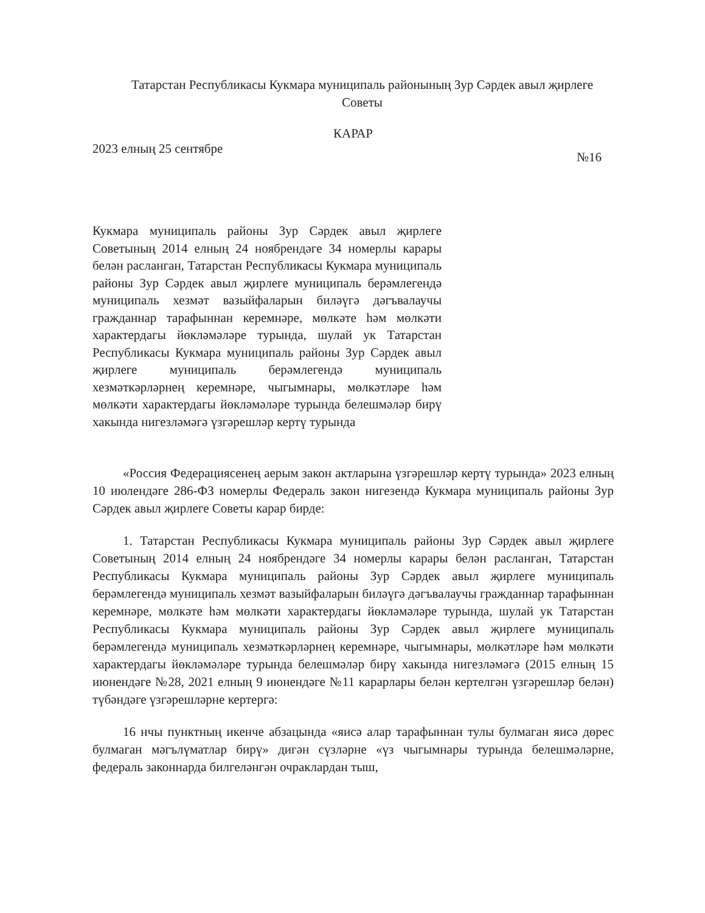Татарстан Республикасы Кукмара муниципаль районының Зур Сәрдек авыл җирлеге Советы
КАРАР
2023 елның 25 сентябре №16
Кукмара муниципаль районы Зур Сәрдек авыл җирлеге Советының 2014 елның 24 ноябрендәге 34 номерлы карары белән расланган, Татарстан Республикасы Кукмара муниципаль районы Зур Сәрдек авыл җирлеге муниципаль берәмлегендә муниципаль хезмәт вазыйфаларын биләүгә дәгъвалаучы гражданнар тарафыннан керемнәре, мөлкәте һәм мөлкәти характердагы йөкләмәләре турында, шулай ук Татарстан Республикасы Кукмара муниципаль районы Зур Сәрдек авыл җирлеге муниципаль берәмлегендә муниципаль хезмәткәрләрнең керемнәре, чыгымнары, мөлкәтләре һәм мөлкәти характердагы йөкләмәләре турында белешмәләр бирү хакында нигезләмәгә үзгәрешләр кертү турында
«Россия Федерациясенең аерым закон актларына үзгәрешләр кертү турында» 2023 елның 10 июлендәге 286-ФЗ номерлы Федераль закон нигезендә Кукмара муниципаль районы Зур Сәрдек авыл җирлеге Советы карар бирде:
1. Татарстан Республикасы Кукмара муниципаль районы Зур Сәрдек авыл җирлеге Советының 2014 елның 24 ноябрендәге 34 номерлы карары белән расланган, Татарстан Республикасы Кукмара муниципаль районы Зур Сәрдек авыл җирлеге муниципаль берәмлегендә муниципаль хезмәт вазыйфаларын биләүгә дәгъвалаучы гражданнар тарафыннан керемнәре, мөлкәте һәм мөлкәти характердагы йөкләмәләре турында, шулай ук Татарстан Республикасы Кукмара муниципаль районы Зур Сәрдек авыл җирлеге муниципаль берәмлегендә муниципаль хезмәткәрләрнең керемнәре, чыгымнары, мөлкәтләре һәм мөлкәти характердагы йөкләмәләре турында белешмәләр бирү хакында нигезләмәгә (2015 елның 15 июнендәге №28, 2021 елның 9 июнендәге №11 карарлары белән кертелгән үзгәрешләр белән) түбәндәге үзгәрешләрне кертергә:
16 нчы пунктның икенче абзацында «яисә алар тарафыннан тулы булмаган яисә дөрес булмаган мәгълүматлар бирү» дигән сүзләрне «үз чыгымнары турында белешмәләрне, федераль законнарда билгеләнгән очраклардан тыш,